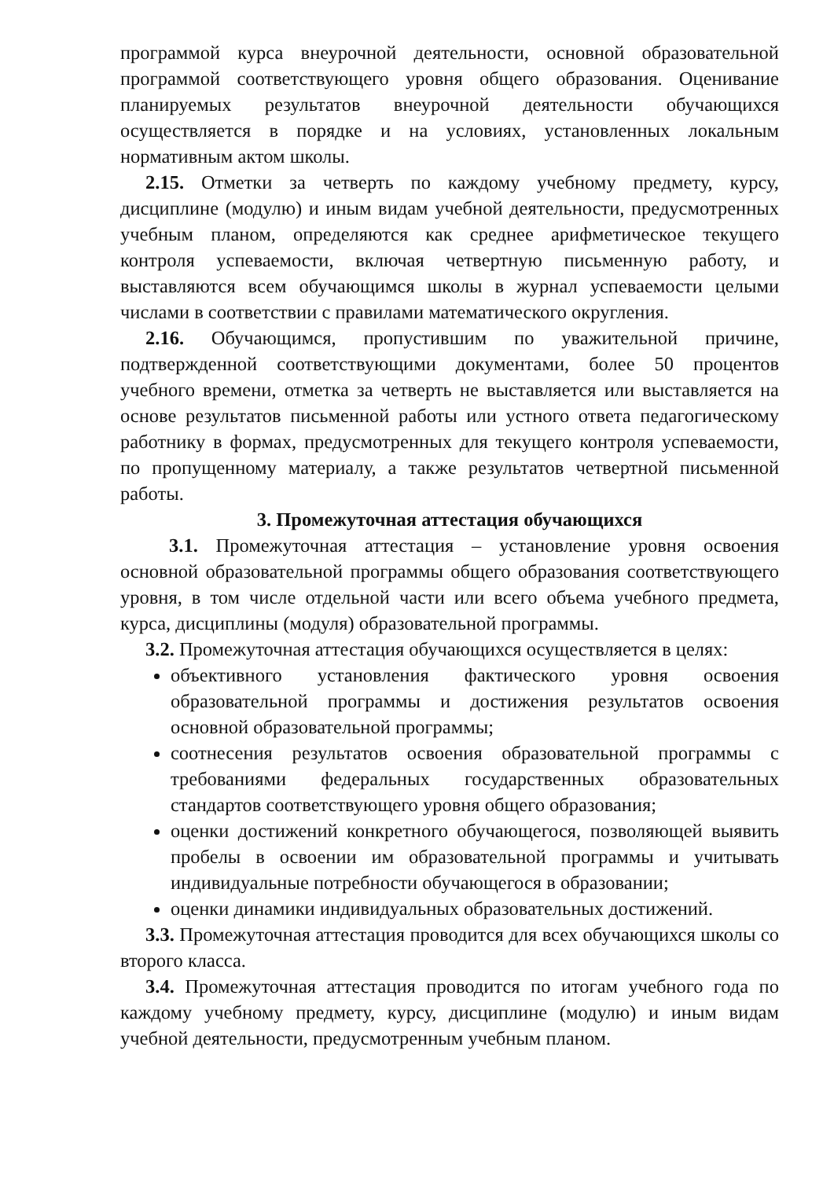программой курса внеурочной деятельности, основной образовательной программой соответствующего уровня общего образования. Оценивание планируемых результатов внеурочной деятельности обучающихся осуществляется в порядке и на условиях, установленных локальным нормативным актом школы.
2.15. Отметки за четверть по каждому учебному предмету, курсу, дисциплине (модулю) и иным видам учебной деятельности, предусмотренных учебным планом, определяются как среднее арифметическое текущего контроля успеваемости, включая четвертную письменную работу, и выставляются всем обучающимся школы в журнал успеваемости целыми числами в соответствии с правилами математического округления.
2.16. Обучающимся, пропустившим по уважительной причине, подтвержденной соответствующими документами, более 50 процентов учебного времени, отметка за четверть не выставляется или выставляется на основе результатов письменной работы или устного ответа педагогическому работнику в формах, предусмотренных для текущего контроля успеваемости, по пропущенному материалу, а также результатов четвертной письменной работы.
3. Промежуточная аттестация обучающихся
3.1. Промежуточная аттестация – установление уровня освоения основной образовательной программы общего образования соответствующего уровня, в том числе отдельной части или всего объема учебного предмета, курса, дисциплины (модуля) образовательной программы.
3.2. Промежуточная аттестация обучающихся осуществляется в целях:
объективного установления фактического уровня освоения образовательной программы и достижения результатов освоения основной образовательной программы;
соотнесения результатов освоения образовательной программы с требованиями федеральных государственных образовательных стандартов соответствующего уровня общего образования;
оценки достижений конкретного обучающегося, позволяющей выявить пробелы в освоении им образовательной программы и учитывать индивидуальные потребности обучающегося в образовании;
оценки динамики индивидуальных образовательных достижений.
3.3. Промежуточная аттестация проводится для всех обучающихся школы со второго класса.
3.4. Промежуточная аттестация проводится по итогам учебного года по каждому учебному предмету, курсу, дисциплине (модулю) и иным видам учебной деятельности, предусмотренным учебным планом.